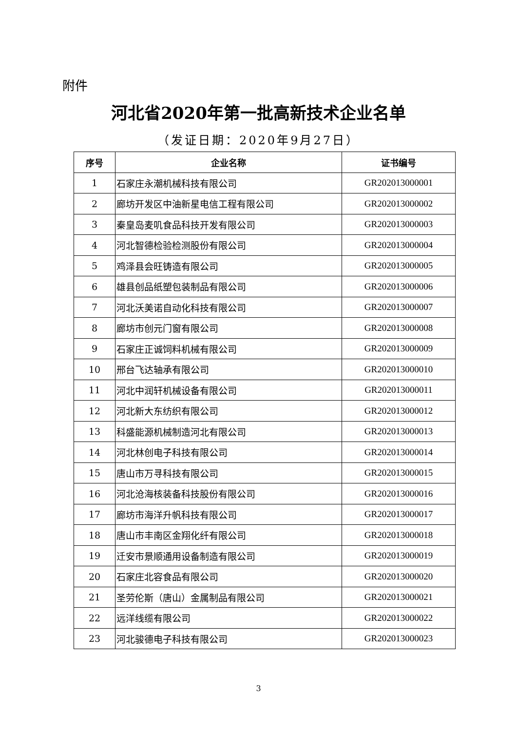附件
河北省2020年第一批高新技术企业名单
（发证日期：2020年9月27日）
| 序号 | 企业名称 | 证书编号 |
| --- | --- | --- |
| 1 | 石家庄永潮机械科技有限公司 | GR202013000001 |
| 2 | 廊坊开发区中油新星电信工程有限公司 | GR202013000002 |
| 3 | 秦皇岛麦叽食品科技开发有限公司 | GR202013000003 |
| 4 | 河北智德检验检测股份有限公司 | GR202013000004 |
| 5 | 鸡泽县会旺铸造有限公司 | GR202013000005 |
| 6 | 雄县创品纸塑包装制品有限公司 | GR202013000006 |
| 7 | 河北沃美诺自动化科技有限公司 | GR202013000007 |
| 8 | 廊坊市创元门窗有限公司 | GR202013000008 |
| 9 | 石家庄正诚饲料机械有限公司 | GR202013000009 |
| 10 | 邢台飞达轴承有限公司 | GR202013000010 |
| 11 | 河北中润轩机械设备有限公司 | GR202013000011 |
| 12 | 河北新大东纺织有限公司 | GR202013000012 |
| 13 | 科盛能源机械制造河北有限公司 | GR202013000013 |
| 14 | 河北林创电子科技有限公司 | GR202013000014 |
| 15 | 唐山市万寻科技有限公司 | GR202013000015 |
| 16 | 河北沧海核装备科技股份有限公司 | GR202013000016 |
| 17 | 廊坊市海洋升帆科技有限公司 | GR202013000017 |
| 18 | 唐山市丰南区金翔化纤有限公司 | GR202013000018 |
| 19 | 迁安市景顺通用设备制造有限公司 | GR202013000019 |
| 20 | 石家庄北容食品有限公司 | GR202013000020 |
| 21 | 圣劳伦斯（唐山）金属制品有限公司 | GR202013000021 |
| 22 | 远洋线缆有限公司 | GR202013000022 |
| 23 | 河北骏德电子科技有限公司 | GR202013000023 |
3